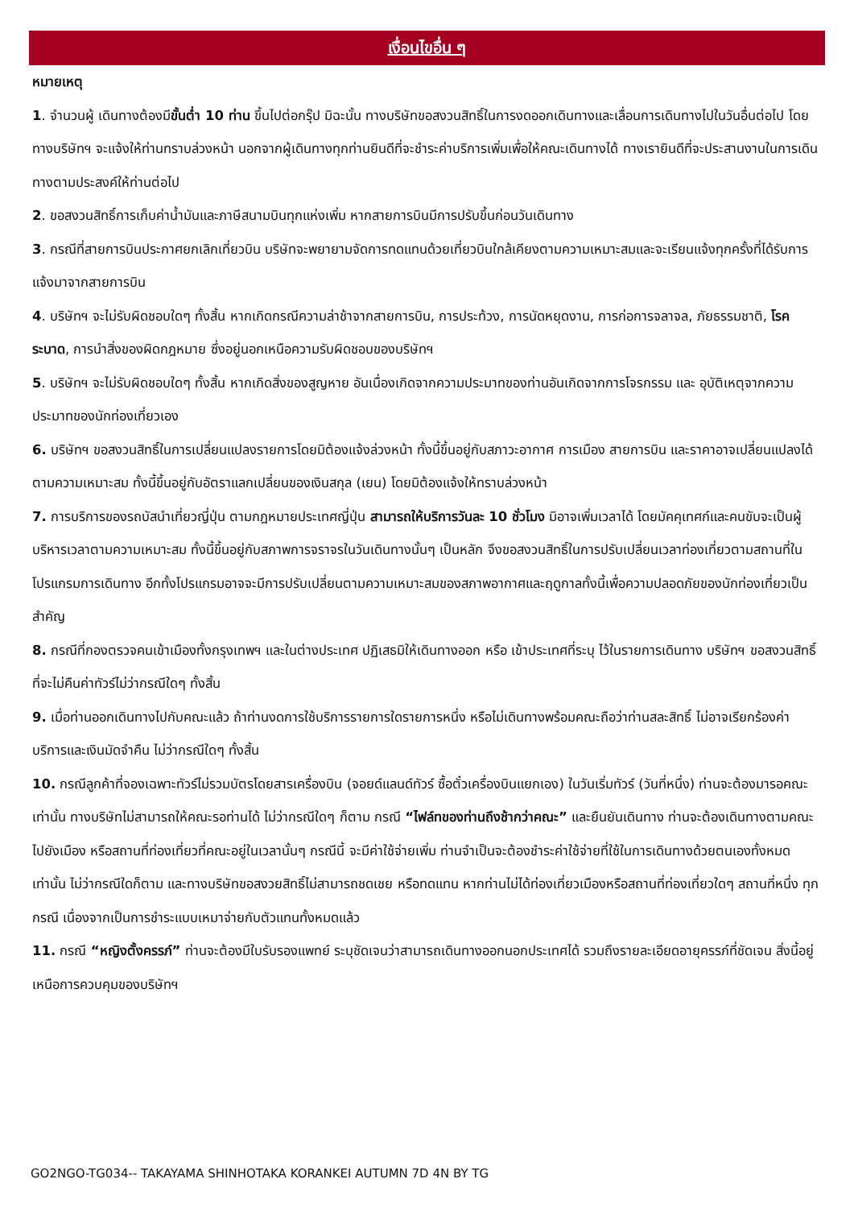เงื่อนไขอื่น ๆ
หมายเหตุ
1. จำนวนผู้ เดินทางต้องมีขั้นต่ำ 10 ท่าน ขึ้นไปต่อกรุ๊ป มิฉะนั้น ทางบริษัทขอสงวนสิทธิ์ในการงดออกเดินทางและเลื่อนการเดินทางไปในวันอื่นต่อไป โดยทางบริษัทฯ จะแจ้งให้ท่านทราบล่วงหน้า นอกจากผู้เดินทางทุกท่านยินดีที่จะชำระค่าบริการเพิ่มเพื่อให้คณะเดินทางได้ ทางเรายินดีที่จะประสานงานในการเดินทางตามประสงค์ให้ท่านต่อไป
2. ขอสงวนสิทธิ์การเก็บค่าน้ำมันและภาษีสนามบินทุกแห่งเพิ่ม หากสายการบินมีการปรับขึ้นก่อนวันเดินทาง
3. กรณีที่สายการบินประกาศยกเลิกเที่ยวบิน บริษัทจะพยายามจัดการทดแทนด้วยเที่ยวบินใกล้เคียงตามความเหมาะสมและจะเรียนแจ้งทุกครั้งที่ได้รับการแจ้งมาจากสายการบิน
4. บริษัทฯ จะไม่รับผิดชอบใดๆ ทั้งสิ้น หากเกิดกรณีความล่าช้าจากสายการบิน, การประท้วง, การนัดหยุดงาน, การก่อการจลาจล, ภัยธรรมชาติ, โรคระบาด, การนำสิ่งของผิดกฎหมาย ซึ่งอยู่นอกเหนือความรับผิดชอบของบริษัทฯ
5. บริษัทฯ จะไม่รับผิดชอบใดๆ ทั้งสิ้น หากเกิดสิ่งของสูญหาย อันเนื่องเกิดจากความประมาทของท่านอันเกิดจากการโจรกรรม และ อุบัติเหตุจากความประมาทของนักท่องเที่ยวเอง
6. บริษัทฯ ขอสงวนสิทธิ์ในการเปลี่ยนแปลงรายการโดยมิต้องแจ้งล่วงหน้า ทั้งนี้ขึ้นอยู่กับสภาวะอากาศ การเมือง สายการบิน และราคาอาจเปลี่ยนแปลงได้ตามความเหมาะสม ทั้งนี้ขึ้นอยู่กับอัตราแลกเปลี่ยนของเงินสกุล (เยน) โดยมิต้องแจ้งให้ทราบล่วงหน้า
7. การบริการของรถบัสนำเที่ยวญี่ปุ่น ตามกฎหมายประเทศญี่ปุ่น สามารถให้บริการวันละ 10 ชั่วโมง มิอาจเพิ่มเวลาได้ โดยมัคคุเทศก์และคนขับจะเป็นผู้บริหารเวลาตามความเหมาะสม ทั้งนี้ขึ้นอยู่กับสภาพการจราจรในวันเดินทางนั้นๆ เป็นหลัก จึงขอสงวนสิทธิ์ในการปรับเปลี่ยนเวลาท่องเที่ยวตามสถานที่ในโปรแกรมการเดินทาง อีกทั้งโปรแกรมอาจจะมีการปรับเปลี่ยนตามความเหมาะสมของสภาพอากาศและฤดูกาลทั้งนี้เพื่อความปลอดภัยของนักท่องเที่ยวเป็นสำคัญ
8. กรณีที่กองตรวจคนเข้าเมืองทั้งกรุงเทพฯ และในต่างประเทศ ปฏิเสธมิให้เดินทางออก หรือ เข้าประเทศที่ระบุ ไว้ในรายการเดินทาง บริษัทฯ ขอสงวนสิทธิ์ที่จะไม่คืนค่าทัวร์ไม่ว่ากรณีใดๆ ทั้งสิ้น
9. เมื่อท่านออกเดินทางไปกับคณะแล้ว ถ้าท่านงดการใช้บริการรายการใดรายการหนึ่ง หรือไม่เดินทางพร้อมคณะถือว่าท่านสละสิทธิ์ ไม่อาจเรียกร้องค่าบริการและเงินมัดจำคืน ไม่ว่ากรณีใดๆ ทั้งสิ้น
10. กรณีลูกค้าที่จองเฉพาะทัวร์ไม่รวมบัตรโดยสารเครื่องบิน (จอยด์แลนด์ทัวร์ ซื้อตั๋วเครื่องบินแยกเอง) ในวันเริ่มทัวร์ (วันที่หนึ่ง) ท่านจะต้องมารอคณะเท่านั้น ทางบริษัทไม่สามารถให้คณะรอท่านได้ ไม่ว่ากรณีใดๆ ก็ตาม กรณี “ไฟล์ทของท่านถึงช้ากว่าคณะ” และยืนยันเดินทาง ท่านจะต้องเดินทางตามคณะไปยังเมือง หรือสถานที่ท่องเที่ยวที่คณะอยู่ในเวลานั้นๆ กรณีนี้ จะมีค่าใช้จ่ายเพิ่ม ท่านจำเป็นจะต้องชำระค่าใช้จ่ายที่ใช้ในการเดินทางด้วยตนเองทั้งหมดเท่านั้น ไม่ว่ากรณีใดก็ตาม และทางบริษัทขอสงวยสิทธิ์ไม่สามารถชดเชย หรือทดแทน หากท่านไม่ได้ท่องเที่ยวเมืองหรือสถานที่ท่องเที่ยวใดๆ สถานที่หนึ่ง ทุกกรณี เนื่องจากเป็นการชำระแบบเหมาจ่ายกับตัวแทนทั้งหมดแล้ว
11. กรณี “หญิงตั้งครรภ์” ท่านจะต้องมีใบรับรองแพทย์ ระบุชัดเจนว่าสามารถเดินทางออกนอกประเทศได้ รวมถึงรายละเอียดอายุครรภ์ที่ชัดเจน สิ่งนี้อยู่เหนือการควบคุมของบริษัทฯ
GO2NGO-TG034-- TAKAYAMA SHINHOTAKA KORANKEI AUTUMN 7D 4N BY TG